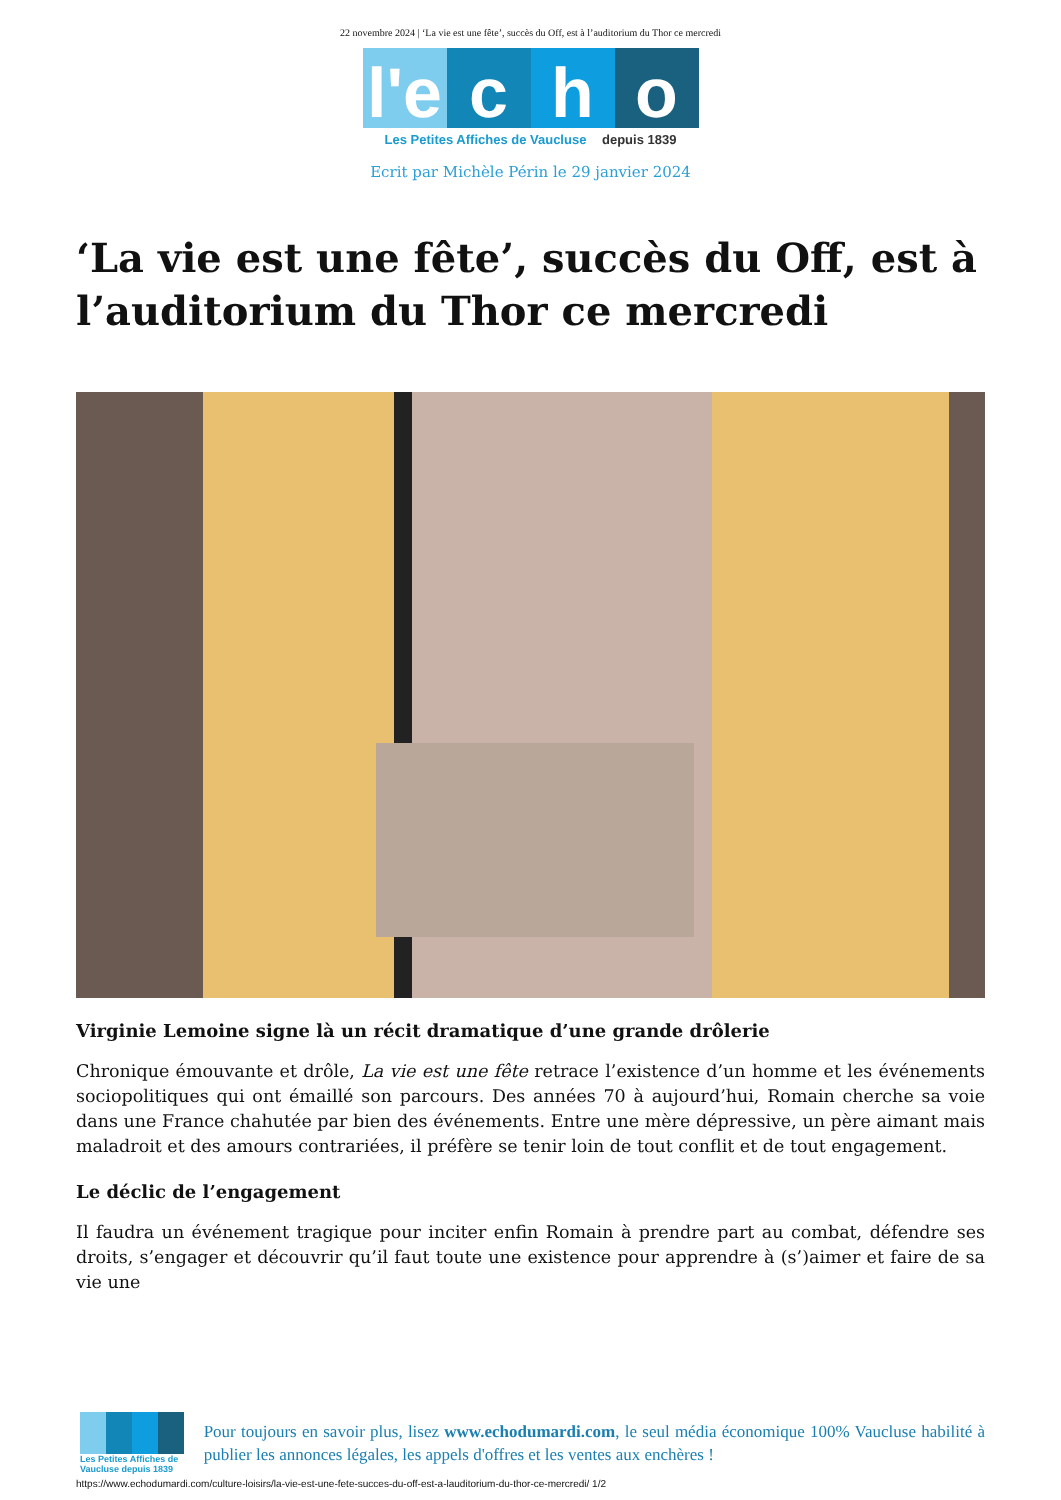22 novembre 2024 | ‘La vie est une fête’, succès du Off, est à l’auditorium du Thor ce mercredi
l'e c h o
Les Petites Affiches de Vaucluse depuis 1839
Ecrit par Michèle Périn le 29 janvier 2024
‘La vie est une fête’, succès du Off, est à l’auditorium du Thor ce mercredi
Virginie Lemoine signe là un récit dramatique d’une grande drôlerie
Chronique émouvante et drôle, La vie est une fête retrace l’existence d’un homme et les événements sociopolitiques qui ont émaillé son parcours. Des années 70 à aujourd’hui, Romain cherche sa voie dans une France chahutée par bien des événements. Entre une mère dépressive, un père aimant mais maladroit et des amours contrariées, il préfère se tenir loin de tout conflit et de tout engagement.
Le déclic de l’engagement
Il faudra un événement tragique pour inciter enfin Romain à prendre part au combat, défendre ses droits, s’engager et découvrir qu’il faut toute une existence pour apprendre à (s’)aimer et faire de sa vie une
Les Petites Affiches de Vaucluse depuis 1839
Pour toujours en savoir plus, lisez www.echodumardi.com, le seul média économique 100% Vaucluse habilité à publier les annonces légales, les appels d'offres et les ventes aux enchères !
https://www.echodumardi.com/culture-loisirs/la-vie-est-une-fete-succes-du-off-est-a-lauditorium-du-thor-ce-mercredi/ 1/2